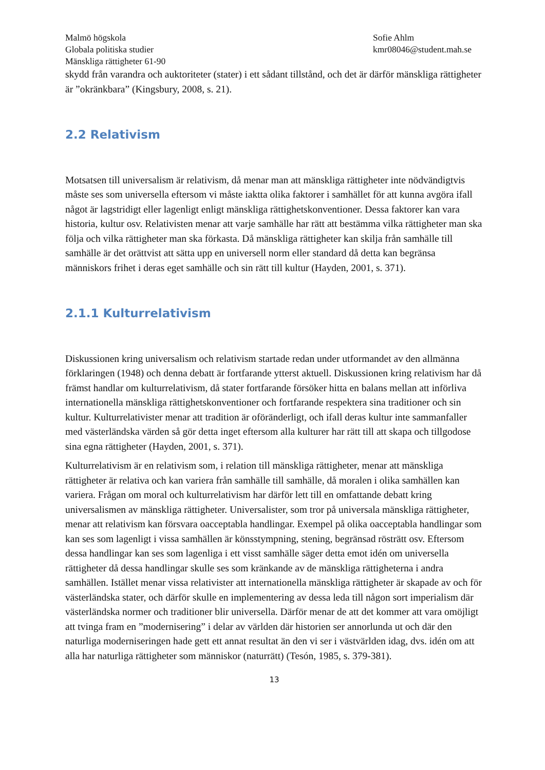Malmö högskola
Globala politiska studier
Mänskliga rättigheter 61-90
Sofie Ahlm
kmr08046@student.mah.se
skydd från varandra och auktoriteter (stater) i ett sådant tillstånd, och det är därför mänskliga rättigheter är ”okränkbara” (Kingsbury, 2008, s. 21).
2.2 Relativism
Motsatsen till universalism är relativism, då menar man att mänskliga rättigheter inte nödvändigtvis måste ses som universella eftersom vi måste iaktta olika faktorer i samhället för att kunna avgöra ifall något är lagstridigt eller lagenligt enligt mänskliga rättighetskonventioner. Dessa faktorer kan vara historia, kultur osv. Relativisten menar att varje samhälle har rätt att bestämma vilka rättigheter man ska följa och vilka rättigheter man ska förkasta. Då mänskliga rättigheter kan skilja från samhälle till samhälle är det orättvist att sätta upp en universell norm eller standard då detta kan begränsa människors frihet i deras eget samhälle och sin rätt till kultur (Hayden, 2001, s. 371).
2.1.1 Kulturrelativism
Diskussionen kring universalism och relativism startade redan under utformandet av den allmänna förklaringen (1948) och denna debatt är fortfarande ytterst aktuell. Diskussionen kring relativism har då främst handlar om kulturrelativism, då stater fortfarande försöker hitta en balans mellan att införliva internationella mänskliga rättighetskonventioner och fortfarande respektera sina traditioner och sin kultur. Kulturrelativister menar att tradition är oföränderligt, och ifall deras kultur inte sammanfaller med västerländska värden så gör detta inget eftersom alla kulturer har rätt till att skapa och tillgodose sina egna rättigheter (Hayden, 2001, s. 371).
Kulturrelativism är en relativism som, i relation till mänskliga rättigheter, menar att mänskliga rättigheter är relativa och kan variera från samhälle till samhälle, då moralen i olika samhällen kan variera. Frågan om moral och kulturrelativism har därför lett till en omfattande debatt kring universalismen av mänskliga rättigheter. Universalister, som tror på universala mänskliga rättigheter, menar att relativism kan försvara oacceptabla handlingar. Exempel på olika oacceptabla handlingar som kan ses som lagenligt i vissa samhällen är könsstympning, stening, begränsad rösträtt osv. Eftersom dessa handlingar kan ses som lagenliga i ett visst samhälle säger detta emot idén om universella rättigheter då dessa handlingar skulle ses som kränkande av de mänskliga rättigheterna i andra samhällen. Istället menar vissa relativister att internationella mänskliga rättigheter är skapade av och för västerländska stater, och därför skulle en implementering av dessa leda till någon sort imperialism där västerländska normer och traditioner blir universella. Därför menar de att det kommer att vara omöjligt att tvinga fram en ”modernisering” i delar av världen där historien ser annorlunda ut och där den naturliga moderniseringen hade gett ett annat resultat än den vi ser i västvärlden idag, dvs. idén om att alla har naturliga rättigheter som människor (naturrätt) (Tesón, 1985, s. 379-381).
13